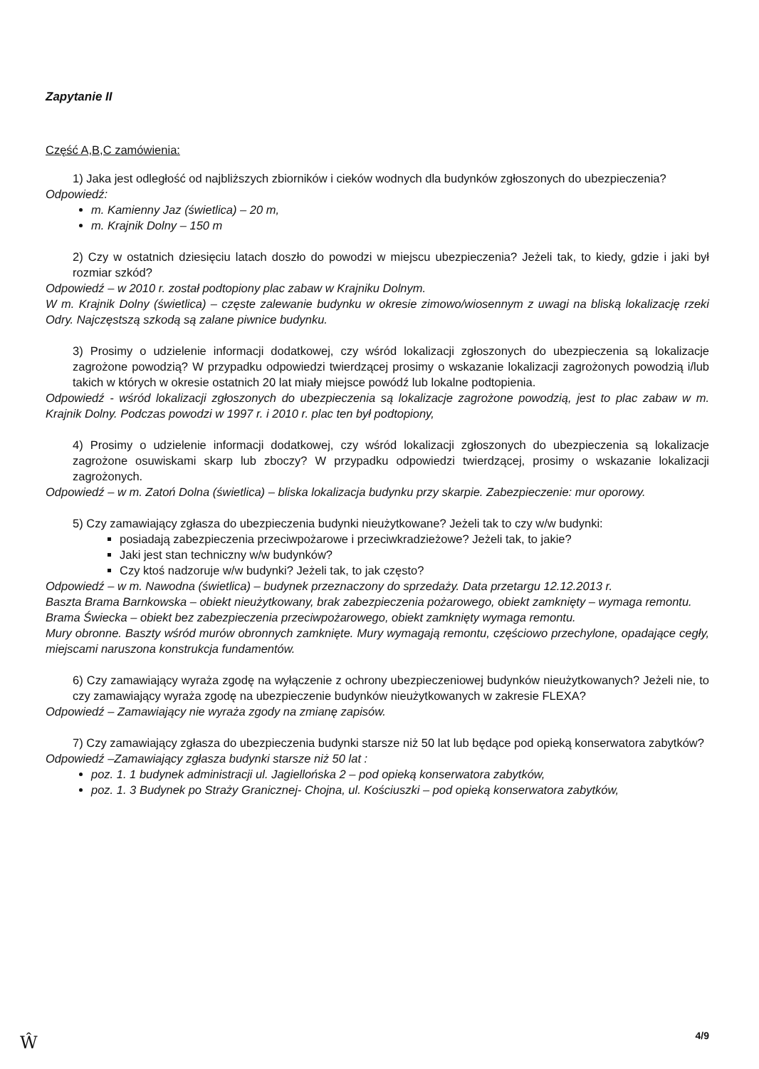Zapytanie II
Część A,B,C zamówienia:
1) Jaka jest odległość od najbliższych zbiorników i cieków wodnych dla budynków zgłoszonych do ubezpieczenia?
Odpowiedź:
m. Kamienny Jaz (świetlica) – 20 m,
m. Krajnik Dolny – 150 m
2) Czy w ostatnich dziesięciu latach doszło do powodzi w miejscu ubezpieczenia? Jeżeli tak, to kiedy, gdzie i jaki był rozmiar szkód?
Odpowiedź – w 2010 r. został podtopiony plac zabaw w Krajniku Dolnym.
W m. Krajnik Dolny (świetlica) – częste zalewanie budynku w okresie zimowo/wiosennym z uwagi na bliską lokalizację rzeki Odry. Najczęstszą szkodą są zalane piwnice budynku.
3) Prosimy o udzielenie informacji dodatkowej, czy wśród lokalizacji zgłoszonych do ubezpieczenia są lokalizacje zagrożone powodzią? W przypadku odpowiedzi twierdzącej prosimy o wskazanie lokalizacji zagrożonych powodzią i/lub takich w których w okresie ostatnich 20 lat miały miejsce powódź lub lokalne podtopienia.
Odpowiedź - wśród lokalizacji zgłoszonych do ubezpieczenia są lokalizacje zagrożone powodzią, jest to plac zabaw w m. Krajnik Dolny. Podczas powodzi w 1997 r. i 2010 r. plac ten był podtopiony,
4) Prosimy o udzielenie informacji dodatkowej, czy wśród lokalizacji zgłoszonych do ubezpieczenia są lokalizacje zagrożone osuwiskami skarp lub zboczy? W przypadku odpowiedzi twierdzącej, prosimy o wskazanie lokalizacji zagrożonych.
Odpowiedź – w m. Zatoń Dolna (świetlica) – bliska lokalizacja budynku przy skarpie. Zabezpieczenie: mur oporowy.
5) Czy zamawiający zgłasza do ubezpieczenia budynki nieużytkowane? Jeżeli tak to czy w/w budynki:
posiadają zabezpieczenia przeciwpożarowe i przeciwkradzieżowe? Jeżeli tak, to jakie?
Jaki jest stan techniczny w/w budynków?
Czy ktoś nadzoruje w/w budynki? Jeżeli tak, to jak często?
Odpowiedź – w m. Nawodna (świetlica) – budynek przeznaczony do sprzedaży. Data przetargu 12.12.2013 r.
Baszta Brama Barnkowska – obiekt nieużytkowany, brak zabezpieczenia pożarowego, obiekt zamknięty – wymaga remontu.
Brama Świecka – obiekt bez zabezpieczenia przeciwpożarowego, obiekt zamknięty wymaga remontu.
Mury obronne. Baszty wśród murów obronnych zamknięte. Mury wymagają remontu, częściowo przechylone, opadające cegły, miejscami naruszona konstrukcja fundamentów.
6) Czy zamawiający wyraża zgodę na wyłączenie z ochrony ubezpieczeniowej budynków nieużytkowanych? Jeżeli nie, to czy zamawiający wyraża zgodę na ubezpieczenie budynków nieużytkowanych w zakresie FLEXA?
Odpowiedź – Zamawiający nie wyraża zgody na zmianę zapisów.
7) Czy zamawiający zgłasza do ubezpieczenia budynki starsze niż 50 lat lub będące pod opieką konserwatora zabytków?
Odpowiedź –Zamawiający zgłasza budynki starsze niż 50 lat :
poz. 1. 1 budynek administracji ul. Jagiellońska 2 – pod opieką konserwatora zabytków,
poz. 1. 3 Budynek po Straży Granicznej- Chojna, ul. Kościuszki – pod opieką konserwatora zabytków,
4/9
Ŵ